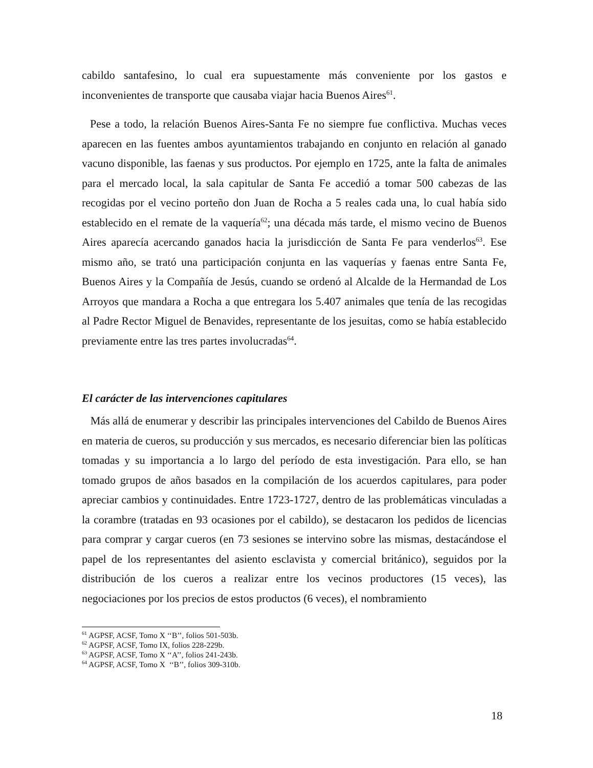cabildo santafesino, lo cual era supuestamente más conveniente por los gastos e inconvenientes de transporte que causaba viajar hacia Buenos Aires<sup>61</sup>.
Pese a todo, la relación Buenos Aires-Santa Fe no siempre fue conflictiva. Muchas veces aparecen en las fuentes ambos ayuntamientos trabajando en conjunto en relación al ganado vacuno disponible, las faenas y sus productos. Por ejemplo en 1725, ante la falta de animales para el mercado local, la sala capitular de Santa Fe accedió a tomar 500 cabezas de las recogidas por el vecino porteño don Juan de Rocha a 5 reales cada una, lo cual había sido establecido en el remate de la vaquería<sup>62</sup>; una década más tarde, el mismo vecino de Buenos Aires aparecía acercando ganados hacia la jurisdicción de Santa Fe para venderlos<sup>63</sup>. Ese mismo año, se trató una participación conjunta en las vaquerías y faenas entre Santa Fe, Buenos Aires y la Compañía de Jesús, cuando se ordenó al Alcalde de la Hermandad de Los Arroyos que mandara a Rocha a que entregara los 5.407 animales que tenía de las recogidas al Padre Rector Miguel de Benavides, representante de los jesuitas, como se había establecido previamente entre las tres partes involucradas<sup>64</sup>.
El carácter de las intervenciones capitulares
Más allá de enumerar y describir las principales intervenciones del Cabildo de Buenos Aires en materia de cueros, su producción y sus mercados, es necesario diferenciar bien las políticas tomadas y su importancia a lo largo del período de esta investigación. Para ello, se han tomado grupos de años basados en la compilación de los acuerdos capitulares, para poder apreciar cambios y continuidades. Entre 1723-1727, dentro de las problemáticas vinculadas a la corambre (tratadas en 93 ocasiones por el cabildo), se destacaron los pedidos de licencias para comprar y cargar cueros (en 73 sesiones se intervino sobre las mismas, destacándose el papel de los representantes del asiento esclavista y comercial británico), seguidos por la distribución de los cueros a realizar entre los vecinos productores (15 veces), las negociaciones por los precios de estos productos (6 veces), el nombramiento
<sup>61</sup> AGPSF, ACSF, Tomo X ‘‘B’’, folios 501-503b.
<sup>62</sup> AGPSF, ACSF, Tomo IX, folios 228-229b.
<sup>63</sup> AGPSF, ACSF, Tomo X ‘‘A’’, folios 241-243b.
<sup>64</sup> AGPSF, ACSF, Tomo X ‘‘B’’, folios 309-310b.
18